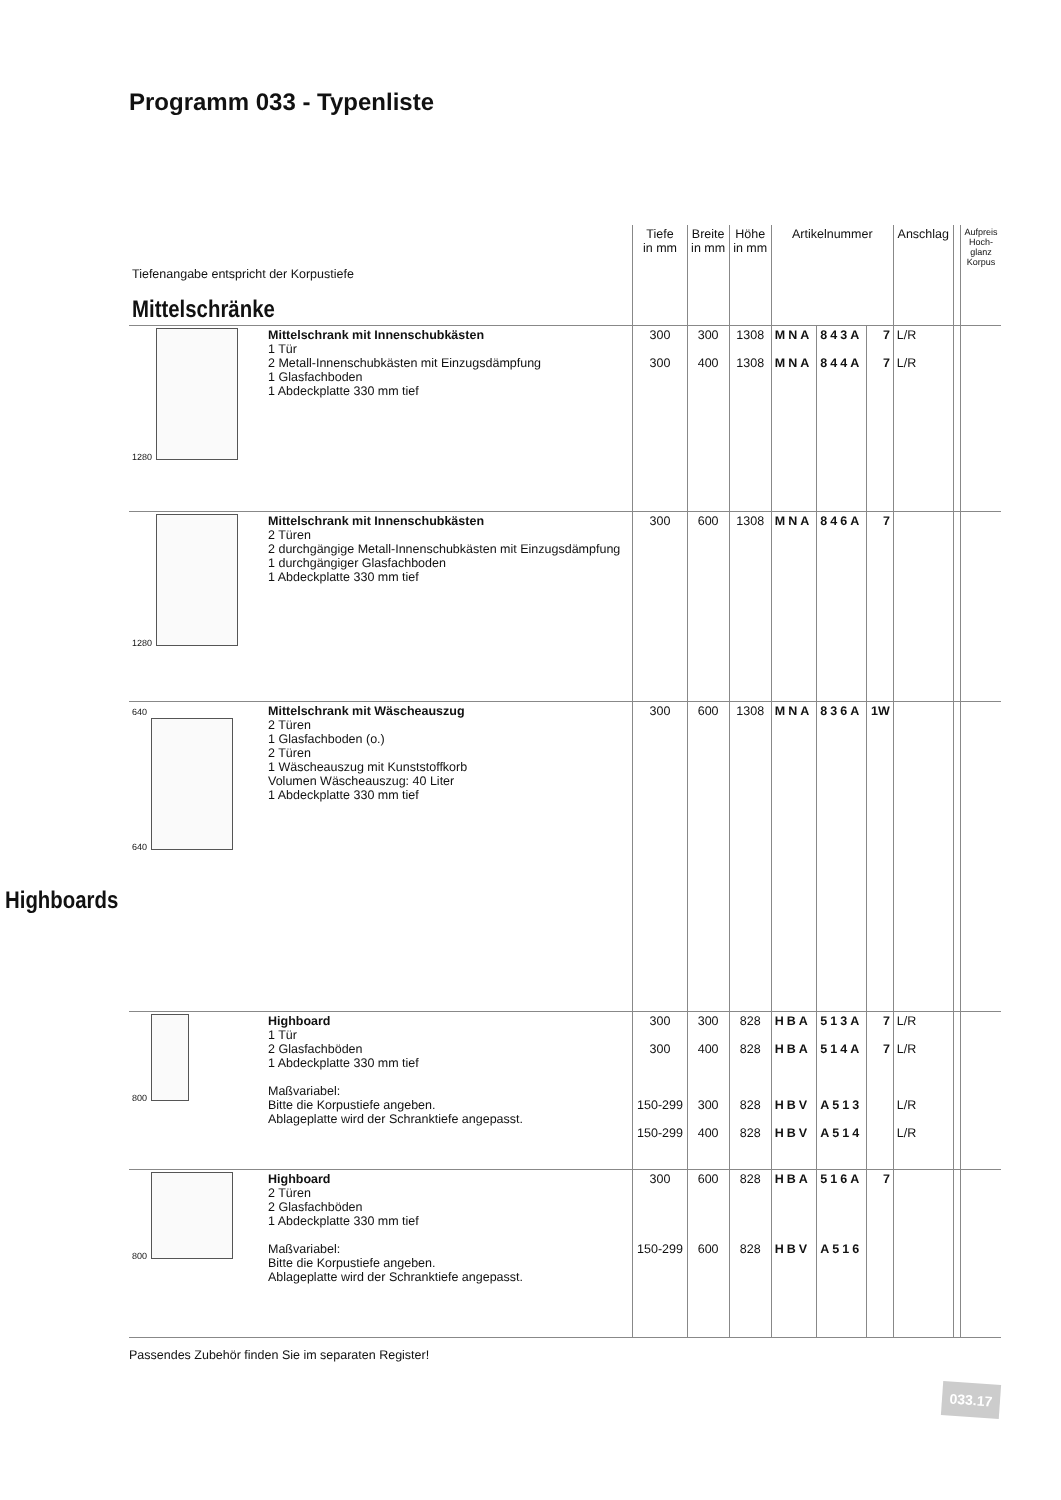Programm 033 - Typenliste
| Tiefenangabe entspricht der Korpustiefe Mittelschränke | | Tiefe in mm | Breite in mm | Höhe in mm | Artikelnummer | | | Anschlag | | Aufpreis Hoch- glanz Korpus |
| 1280 | Mittelschrank mit Innenschubkästen 1 Tür 2 Metall-Innenschubkästen mit Einzugsdämpfung 1 Glasfachboden 1 Abdeckplatte 330 mm tief | 300 300 | 300 400 | 1308 1308 | MNA MNA | 843A 844A | 7 7 | L/R L/R | | |
| 1280 | Mittelschrank mit Innenschubkästen 2 Türen 2 durchgängige Metall-Innenschubkästen mit Einzugsdämpfung 1 durchgängiger Glasfachboden 1 Abdeckplatte 330 mm tief | 300 | 600 | 1308 | MNA | 846A | 7 | | | |
| 640 640 | Mittelschrank mit Wäscheauszug 2 Türen 1 Glasfachboden (o.) 2 Türen 1 Wäscheauszug mit Kunststoffkorb Volumen Wäscheauszug: 40 Liter 1 Abdeckplatte 330 mm tief Highboards | 300 | 600 | 1308 | MNA | 836A | 1W | | | |
| 800 | Highboard 1 Tür 2 Glasfachböden 1 Abdeckplatte 330 mm tief Maßvariabel: Bitte die Korpustiefe angeben. Ablageplatte wird der Schranktiefe angepasst. | 300 300 150-299 150-299 | 300 400 300 400 | 828 828 828 828 | HBA HBA HBV HBV | 513A 514A A513 A514 | 7 7 | L/R L/R L/R L/R | | |
| 800 | Highboard 2 Türen 2 Glasfachböden 1 Abdeckplatte 330 mm tief Maßvariabel: Bitte die Korpustiefe angeben. Ablageplatte wird der Schranktiefe angepasst. | 300 150-299 | 600 600 | 828 828 | HBA HBV | 516A A516 | 7 | | | |
Passendes Zubehör finden Sie im separaten Register!
033.17